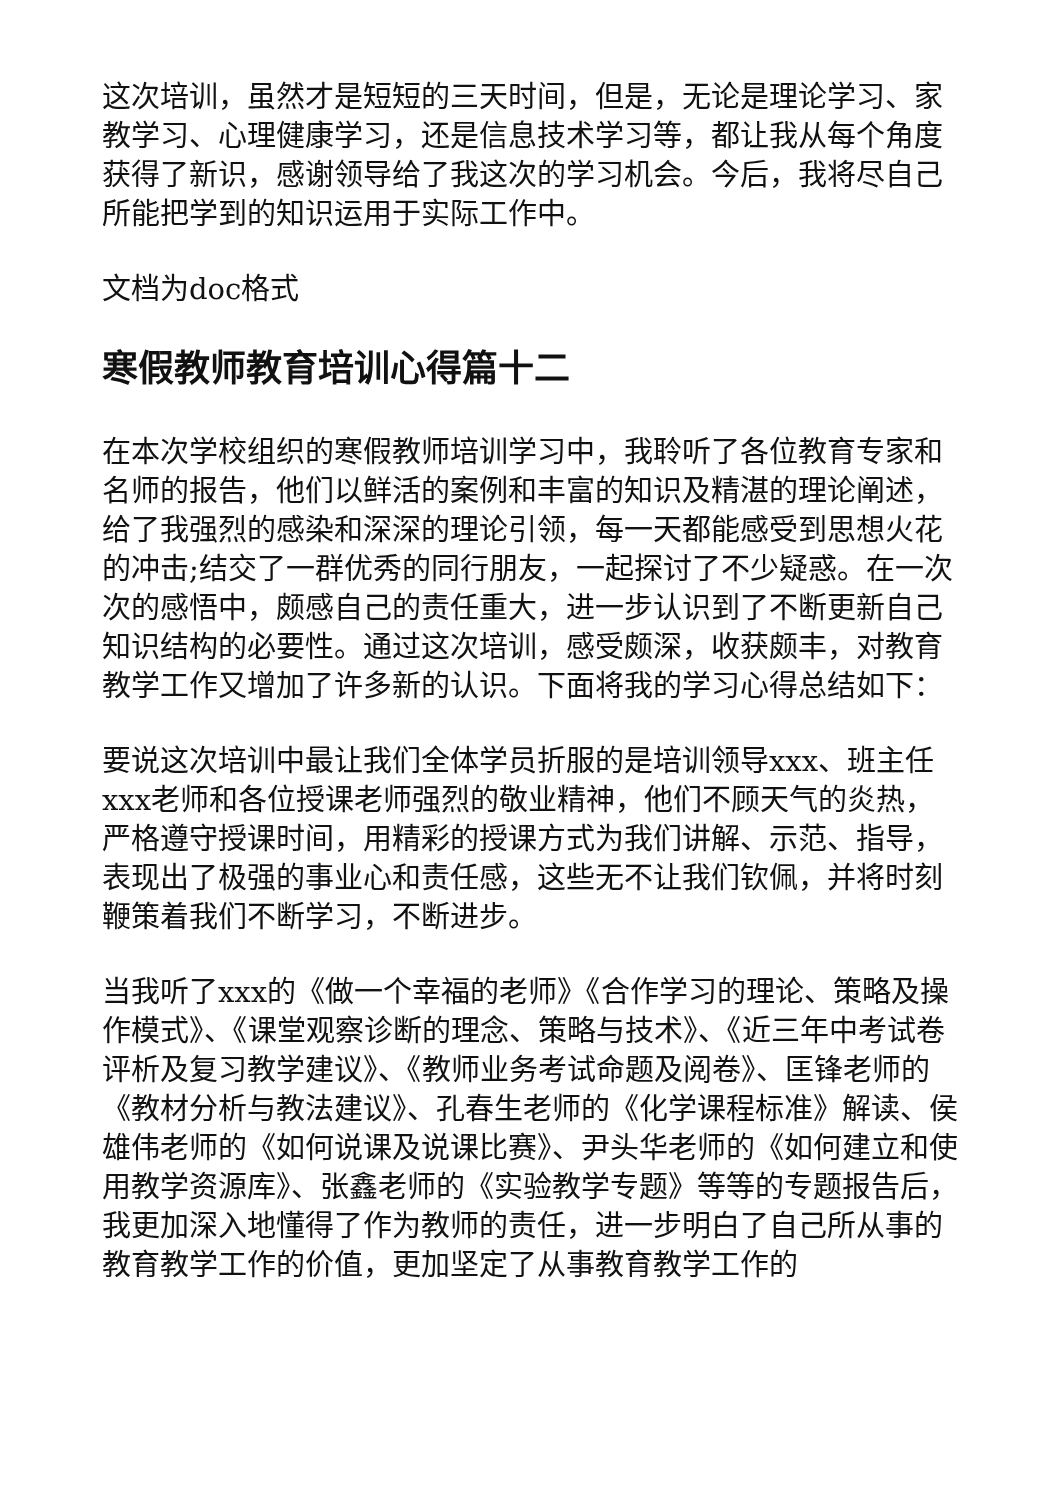这次培训，虽然才是短短的三天时间，但是，无论是理论学习、家教学习、心理健康学习，还是信息技术学习等，都让我从每个角度获得了新识，感谢领导给了我这次的学习机会。今后，我将尽自己所能把学到的知识运用于实际工作中。
文档为doc格式
寒假教师教育培训心得篇十二
在本次学校组织的寒假教师培训学习中，我聆听了各位教育专家和名师的报告，他们以鲜活的案例和丰富的知识及精湛的理论阐述，给了我强烈的感染和深深的理论引领，每一天都能感受到思想火花的冲击;结交了一群优秀的同行朋友，一起探讨了不少疑惑。在一次次的感悟中，颇感自己的责任重大，进一步认识到了不断更新自己知识结构的必要性。通过这次培训，感受颇深，收获颇丰，对教育教学工作又增加了许多新的认识。下面将我的学习心得总结如下：
要说这次培训中最让我们全体学员折服的是培训领导xxx、班主任xxx老师和各位授课老师强烈的敬业精神，他们不顾天气的炎热，严格遵守授课时间，用精彩的授课方式为我们讲解、示范、指导，表现出了极强的事业心和责任感，这些无不让我们钦佩，并将时刻鞭策着我们不断学习，不断进步。
当我听了xxx的《做一个幸福的老师》《合作学习的理论、策略及操作模式》、《课堂观察诊断的理念、策略与技术》、《近三年中考试卷评析及复习教学建议》、《教师业务考试命题及阅卷》、匡锋老师的《教材分析与教法建议》、孔春生老师的《化学课程标准》解读、侯雄伟老师的《如何说课及说课比赛》、尹头华老师的《如何建立和使用教学资源库》、张鑫老师的《实验教学专题》等等的专题报告后，我更加深入地懂得了作为教师的责任，进一步明白了自己所从事的教育教学工作的价值，更加坚定了从事教育教学工作的